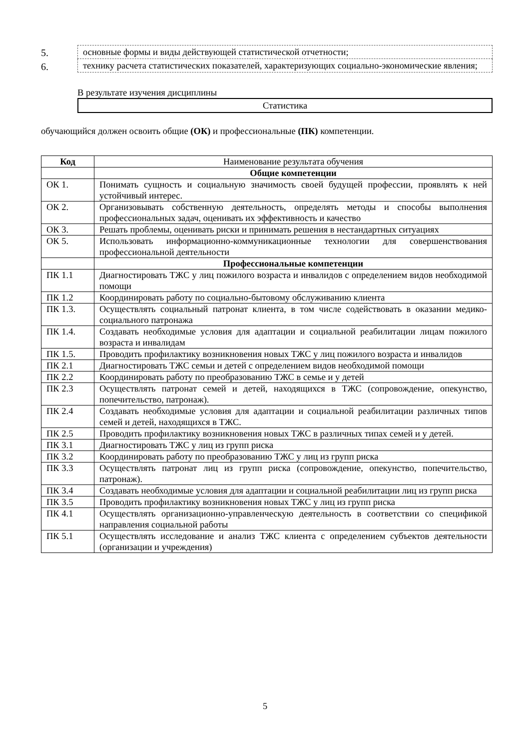5.
основные формы и виды действующей статистической отчетности;
6.
технику расчета статистических показателей, характеризующих социально-экономические явления;
В результате изучения дисциплины
Статистика
обучающийся должен освоить общие (ОК) и профессиональные (ПК) компетенции.
| Код | Наименование результата обучения |
| | Общие компетенции |
| ОК 1. | Понимать сущность и социальную значимость своей будущей профессии, проявлять к ней устойчивый интерес. |
| ОК 2. | Организовывать собственную деятельность, определять методы и способы выполнения профессиональных задач, оценивать их эффективность и качество |
| ОК 3. | Решать проблемы, оценивать риски и принимать решения в нестандартных ситуациях |
| ОК 5. | Использовать информационно-коммуникационные технологии для совершенствования профессиональной деятельности |
| | Профессиональные компетенции |
| ПК 1.1 | Диагностировать ТЖС у лиц пожилого возраста и инвалидов с определением видов необходимой помощи |
| ПК 1.2 | Координировать работу по социально-бытовому обслуживанию клиента |
| ПК 1.3. | Осуществлять социальный патронат клиента, в том числе содействовать в оказании медико-социального патронажа |
| ПК 1.4. | Создавать необходимые условия для адаптации и социальной реабилитации лицам пожилого возраста и инвалидам |
| ПК 1.5. | Проводить профилактику возникновения новых ТЖС у лиц пожилого возраста и инвалидов |
| ПК 2.1 | Диагностировать ТЖС семьи и детей с определением видов необходимой помощи |
| ПК 2.2 | Координировать работу по преобразованию ТЖС в семье и у детей |
| ПК 2.3 | Осуществлять патронат семей и детей, находящихся в ТЖС (сопровождение, опекунство, попечительство, патронаж). |
| ПК 2.4 | Создавать необходимые условия для адаптации и социальной реабилитации различных типов семей и детей, находящихся в ТЖС. |
| ПК 2.5 | Проводить профилактику возникновения новых ТЖС в различных типах семей и у детей. |
| ПК 3.1 | Диагностировать ТЖС у лиц из групп риска |
| ПК 3.2 | Координировать работу по преобразованию ТЖС у лиц из групп риска |
| ПК 3.3 | Осуществлять патронат лиц из групп риска (сопровождение, опекунство, попечительство, патронаж). |
| ПК 3.4 | Создавать необходимые условия для адаптации и социальной реабилитации лиц из групп риска |
| ПК 3.5 | Проводить профилактику возникновения новых ТЖС у лиц из групп риска |
| ПК 4.1 | Осуществлять организационно-управленческую деятельность в соответствии со спецификой направления социальной работы |
| ПК 5.1 | Осуществлять исследование и анализ ТЖС клиента с определением субъектов деятельности (организации и учреждения) |
5